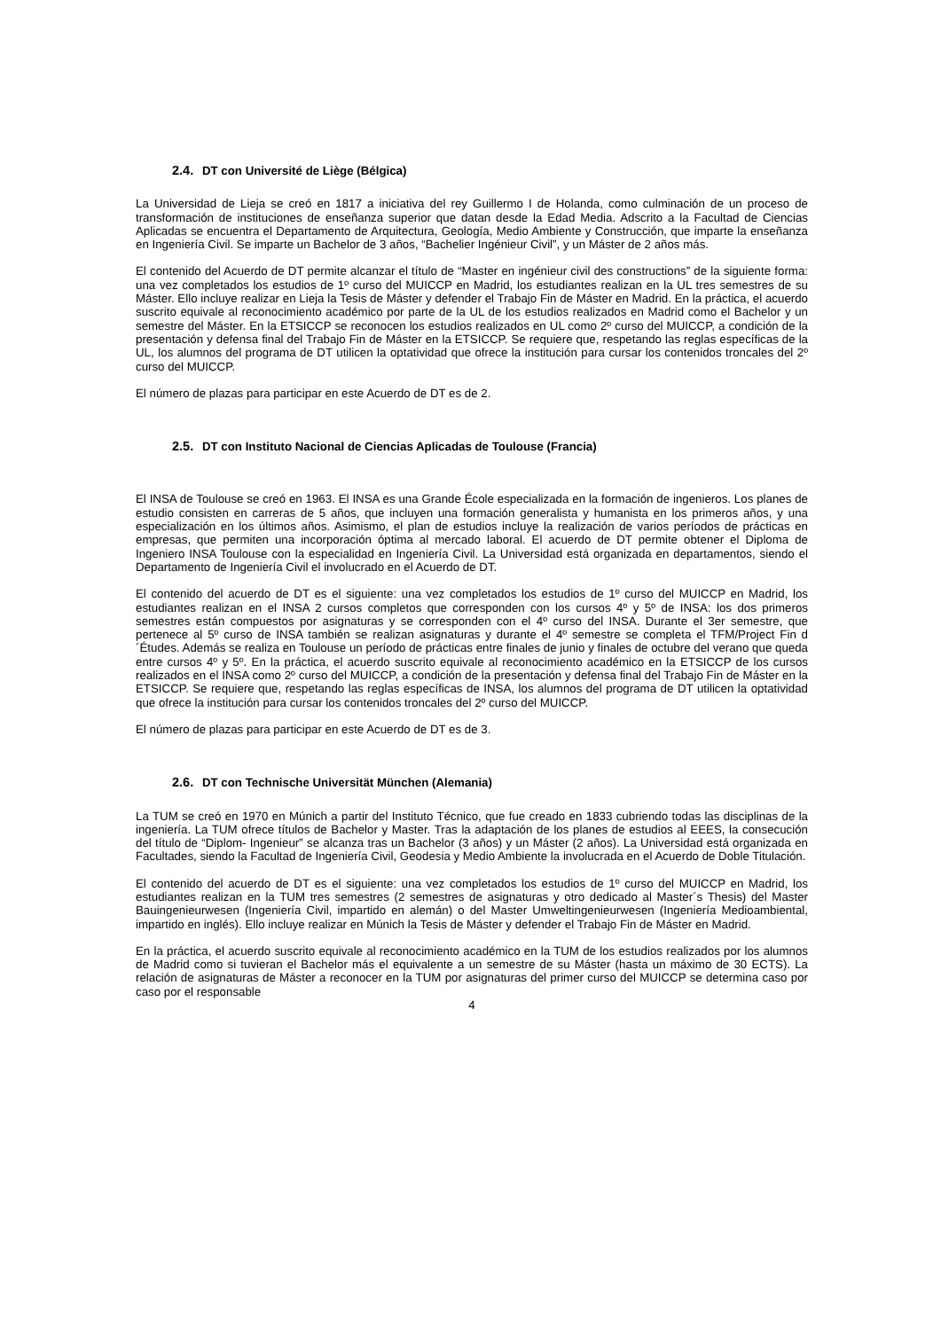2.4. DT con Université de Liège (Bélgica)
La Universidad de Lieja se creó en 1817 a iniciativa del rey Guillermo I de Holanda, como culminación de un proceso de transformación de instituciones de enseñanza superior que datan desde la Edad Media. Adscrito a la Facultad de Ciencias Aplicadas se encuentra el Departamento de Arquitectura, Geología, Medio Ambiente y Construcción, que imparte la enseñanza en Ingeniería Civil. Se imparte un Bachelor de 3 años, “Bachelier Ingénieur Civil”, y un Máster de 2 años más.
El contenido del Acuerdo de DT permite alcanzar el título de “Master en ingénieur civil des constructions” de la siguiente forma: una vez completados los estudios de 1º curso del MUICCP en Madrid, los estudiantes realizan en la UL tres semestres de su Máster. Ello incluye realizar en Lieja la Tesis de Máster y defender el Trabajo Fin de Máster en Madrid. En la práctica, el acuerdo suscrito equivale al reconocimiento académico por parte de la UL de los estudios realizados en Madrid como el Bachelor y un semestre del Máster. En la ETSICCP se reconocen los estudios realizados en UL como 2º curso del MUICCP, a condición de la presentación y defensa final del Trabajo Fin de Máster en la ETSICCP. Se requiere que, respetando las reglas específicas de la UL, los alumnos del programa de DT utilicen la optatividad que ofrece la institución para cursar los contenidos troncales del 2º curso del MUICCP.
El número de plazas para participar en este Acuerdo de DT es de 2.
2.5. DT con Instituto Nacional de Ciencias Aplicadas de Toulouse (Francia)
El INSA de Toulouse se creó en 1963. El INSA es una Grande École especializada en la formación de ingenieros. Los planes de estudio consisten en carreras de 5 años, que incluyen una formación generalista y humanista en los primeros años, y una especialización en los últimos años. Asimismo, el plan de estudios incluye la realización de varios períodos de prácticas en empresas, que permiten una incorporación óptima al mercado laboral. El acuerdo de DT permite obtener el Diploma de Ingeniero INSA Toulouse con la especialidad en Ingeniería Civil. La Universidad está organizada en departamentos, siendo el Departamento de Ingeniería Civil el involucrado en el Acuerdo de DT.
El contenido del acuerdo de DT es el siguiente: una vez completados los estudios de 1º curso del MUICCP en Madrid, los estudiantes realizan en el INSA 2 cursos completos que corresponden con los cursos 4º y 5º de INSA: los dos primeros semestres están compuestos por asignaturas y se corresponden con el 4º curso del INSA. Durante el 3er semestre, que pertenece al 5º curso de INSA también se realizan asignaturas y durante el 4º semestre se completa el TFM/Project Fin d´Études. Además se realiza en Toulouse un período de prácticas entre finales de junio y finales de octubre del verano que queda entre cursos 4º y 5º. En la práctica, el acuerdo suscrito equivale al reconocimiento académico en la ETSICCP de los cursos realizados en el INSA como 2º curso del MUICCP, a condición de la presentación y defensa final del Trabajo Fin de Máster en la ETSICCP. Se requiere que, respetando las reglas específicas de INSA, los alumnos del programa de DT utilicen la optatividad que ofrece la institución para cursar los contenidos troncales del 2º curso del MUICCP.
El número de plazas para participar en este Acuerdo de DT es de 3.
2.6. DT con Technische Universität München (Alemania)
La TUM se creó en 1970 en Múnich a partir del Instituto Técnico, que fue creado en 1833 cubriendo todas las disciplinas de la ingeniería. La TUM ofrece títulos de Bachelor y Master. Tras la adaptación de los planes de estudios al EEES, la consecución del título de “Diplom- Ingenieur” se alcanza tras un Bachelor (3 años) y un Máster (2 años). La Universidad está organizada en Facultades, siendo la Facultad de Ingeniería Civil, Geodesia y Medio Ambiente la involucrada en el Acuerdo de Doble Titulación.
El contenido del acuerdo de DT es el siguiente: una vez completados los estudios de 1º curso del MUICCP en Madrid, los estudiantes realizan en la TUM tres semestres (2 semestres de asignaturas y otro dedicado al Master´s Thesis) del Master Bauingenieurwesen (Ingeniería Civil, impartido en alemán) o del Master Umweltingenieurwesen (Ingeniería Medioambiental, impartido en inglés). Ello incluye realizar en Múnich la Tesis de Máster y defender el Trabajo Fin de Máster en Madrid.
En la práctica, el acuerdo suscrito equivale al reconocimiento académico en la TUM de los estudios realizados por los alumnos de Madrid como si tuvieran el Bachelor más el equivalente a un semestre de su Máster (hasta un máximo de 30 ECTS). La relación de asignaturas de Máster a reconocer en la TUM por asignaturas del primer curso del MUICCP se determina caso por caso por el responsable
4